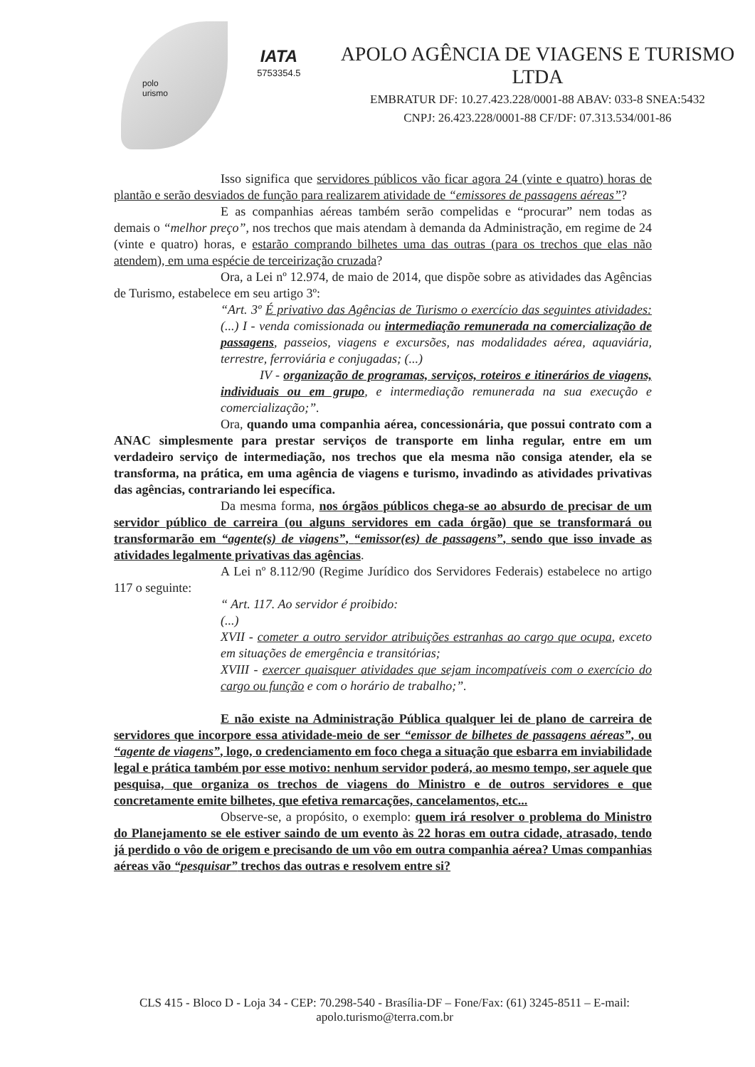polo
urismo
IATA
5753354.5
APOLO AGÊNCIA DE VIAGENS E TURISMO LTDA
EMBRATUR DF: 10.27.423.228/0001-88 ABAV: 033-8 SNEA:5432
CNPJ: 26.423.228/0001-88 CF/DF: 07.313.534/001-86
Isso significa que servidores públicos vão ficar agora 24 (vinte e quatro) horas de plantão e serão desviados de função para realizarem atividade de “emissores de passagens aéreas”?
E as companhias aéreas também serão compelidas e “procurar” nem todas as demais o “melhor preço”, nos trechos que mais atendam à demanda da Administração, em regime de 24 (vinte e quatro) horas, e estarão comprando bilhetes uma das outras (para os trechos que elas não atendem), em uma espécie de terceirização cruzada?
Ora, a Lei nº 12.974, de maio de 2014, que dispõe sobre as atividades das Agências de Turismo, estabelece em seu artigo 3º:
“Art. 3º É privativo das Agências de Turismo o exercício das seguintes atividades: (...) I - venda comissionada ou intermediação remunerada na comercialização de passagens, passeios, viagens e excursões, nas modalidades aérea, aquaviária, terrestre, ferroviária e conjugadas; (...)
IV - organização de programas, serviços, roteiros e itinerários de viagens, individuais ou em grupo, e intermediação remunerada na sua execução e comercialização;”.
Ora, quando uma companhia aérea, concessionária, que possui contrato com a ANAC simplesmente para prestar serviços de transporte em linha regular, entre em um verdadeiro serviço de intermediação, nos trechos que ela mesma não consiga atender, ela se transforma, na prática, em uma agência de viagens e turismo, invadindo as atividades privativas das agências, contrariando lei específica.
Da mesma forma, nos órgãos públicos chega-se ao absurdo de precisar de um servidor público de carreira (ou alguns servidores em cada órgão) que se transformará ou transformarão em “agente(s) de viagens”, “emissor(es) de passagens”, sendo que isso invade as atividades legalmente privativas das agências.
A Lei nº 8.112/90 (Regime Jurídico dos Servidores Federais) estabelece no artigo 117 o seguinte:
“ Art. 117. Ao servidor é proibido:
(...)
XVII - cometer a outro servidor atribuições estranhas ao cargo que ocupa, exceto em situações de emergência e transitórias;
XVIII - exercer quaisquer atividades que sejam incompatíveis com o exercício do cargo ou função e com o horário de trabalho;”.
E não existe na Administração Pública qualquer lei de plano de carreira de servidores que incorpore essa atividade-meio de ser “emissor de bilhetes de passagens aéreas”, ou “agente de viagens”, logo, o credenciamento em foco chega a situação que esbarra em inviabilidade legal e prática também por esse motivo: nenhum servidor poderá, ao mesmo tempo, ser aquele que pesquisa, que organiza os trechos de viagens do Ministro e de outros servidores e que concretamente emite bilhetes, que efetiva remarcações, cancelamentos, etc...
Observe-se, a propósito, o exemplo: quem irá resolver o problema do Ministro do Planejamento se ele estiver saindo de um evento às 22 horas em outra cidade, atrasado, tendo já perdido o vôo de origem e precisando de um vôo em outra companhia aérea? Umas companhias aéreas vão “pesquisar” trechos das outras e resolvem entre si?
CLS 415 - Bloco D - Loja 34 - CEP: 70.298-540 - Brasília-DF – Fone/Fax: (61) 3245-8511 – E-mail: apolo.turismo@terra.com.br